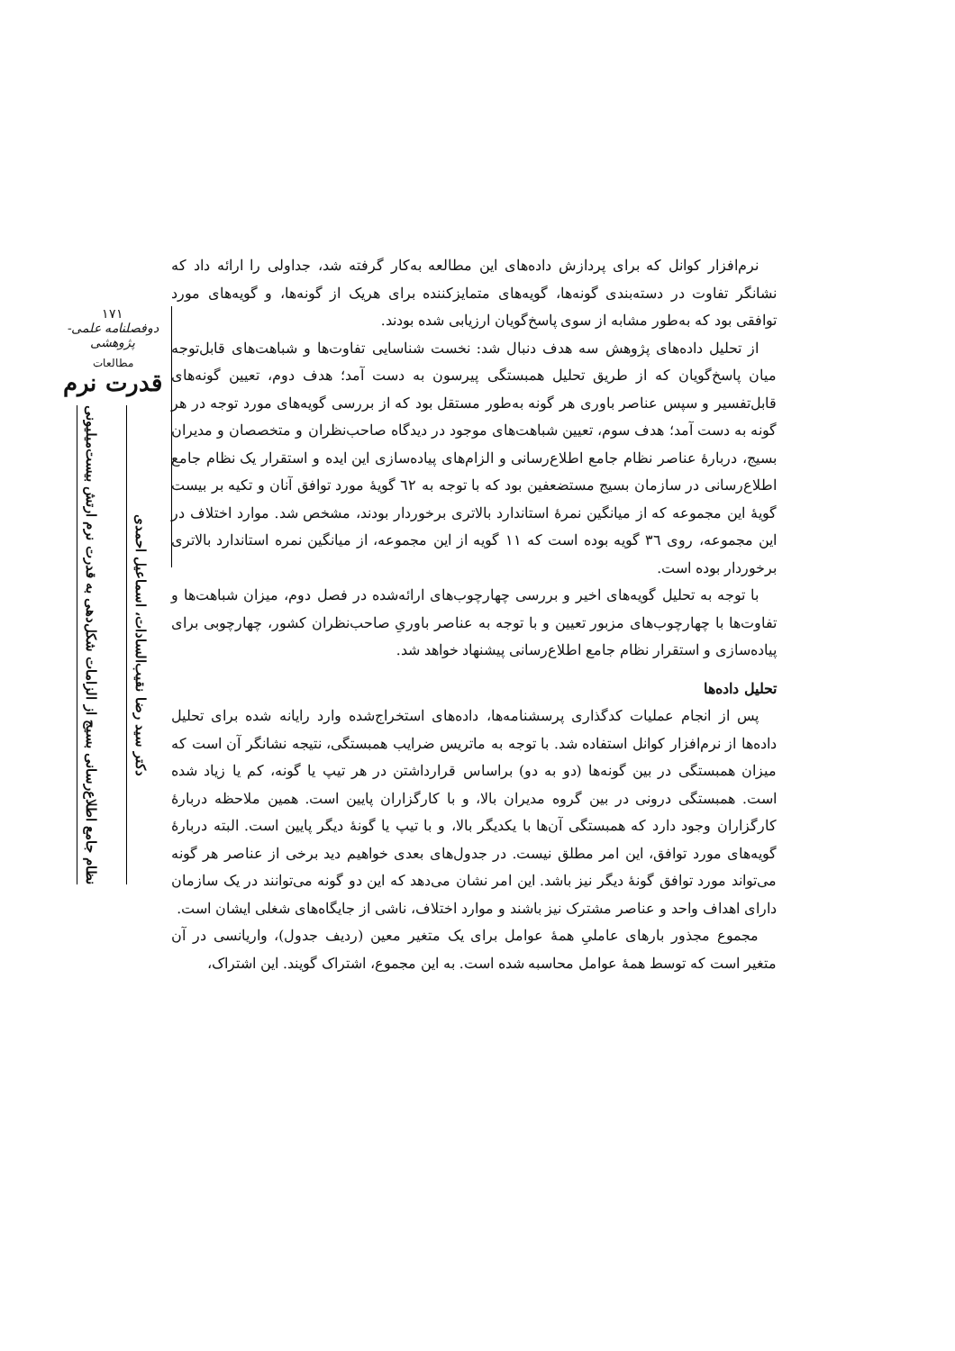۱۷۱
دوفصلنامه علمی-پژوهشی
مطالعات
قدرت نرم
دکتر سید رضا نقیب‌السادات، اسماعیل احمدی
نظام جامع اطلاع‌رسانی بسیج از الزامات شکل‌دهی به قدرت نرم ارتش بیست‌میلیونی
نرم‌افزار کوانل که برای پردازش داده‌های این مطالعه به‌کار گرفته شد، جداولی را ارائه داد که نشانگر تفاوت در دسته‌بندی گونه‌ها، گویه‌های متمایزکننده برای هریک از گونه‌ها، و گویه‌های مورد توافقی بود که به‌طور مشابه از سوی پاسخ‌گویان ارزیابی شده بودند.
از تحلیل داده‌های پژوهش سه هدف دنبال شد: نخست شناسایی تفاوت‌ها و شباهت‌های قابل‌توجه میان پاسخ‌گویان که از طریق تحلیل همبستگی پیرسون به دست آمد؛ هدف دوم، تعیین گونه‌های قابل‌تفسیر و سپس عناصر باوری هر گونه به‌طور مستقل بود که از بررسی گویه‌های مورد توجه در هر گونه به دست آمد؛ هدف سوم، تعیین شباهت‌های موجود در دیدگاه صاحب‌نظران و متخصصان و مدیران بسیج، دربارهٔ عناصر نظام جامع اطلاع‌رسانی و الزام‌های پیاده‌سازی این ایده و استقرار یک نظام جامع اطلاع‌رسانی در سازمان بسیج مستضعفین بود که با توجه به ٦٢ گویهٔ مورد توافق آنان و تکیه بر بیست گویهٔ این مجموعه که از میانگین نمرهٔ استاندارد بالاتری برخوردار بودند، مشخص شد. موارد اختلاف در این مجموعه، روی ٣٦ گویه بوده است که ١١ گویه از این مجموعه، از میانگین نمره استاندارد بالاتری برخوردار بوده است.
با توجه به تحلیل گویه‌های اخیر و بررسی چهارچوب‌های ارائه‌شده در فصل دوم، میزان شباهت‌ها و تفاوت‌ها با چهارچوب‌های مزبور تعیین و با توجه به عناصر باوریِ صاحب‌نظران کشور، چهارچوبی برای پیاده‌سازی و استقرار نظام جامع اطلاع‌رسانی پیشنهاد خواهد شد.
تحلیل داده‌ها
پس از انجام عملیات کدگذاری پرسشنامه‌ها، داده‌های استخراج‌شده وارد رایانه شده برای تحلیل داده‌ها از نرم‌افزار کوانل استفاده شد. با توجه به ماتریس ضرایب همبستگی، نتیجه نشانگر آن است که میزان همبستگی در بین گونه‌ها (دو به دو) براساس قرارداشتن در هر تیپ یا گونه، کم یا زیاد شده است. همبستگی درونی در بین گروه مدیران بالا، و با کارگزاران پایین است. همین ملاحظه دربارهٔ کارگزاران وجود دارد که همبستگی آن‌ها با یکدیگر بالا، و با تیپ یا گونهٔ دیگر پایین است. البته دربارهٔ گویه‌های مورد توافق، این امر مطلق نیست. در جدول‌های بعدی خواهیم دید برخی از عناصر هر گونه می‌تواند مورد توافق گونهٔ دیگر نیز باشد. این امر نشان می‌دهد که این دو گونه می‌توانند در یک سازمان دارای اهداف واحد و عناصر مشترک نیز باشند و موارد اختلاف، ناشی از جایگاه‌های شغلی ایشان است.
مجموع مجذور بارهای عاملیِ همهٔ عوامل برای یک متغیر معین (ردیف جدول)، واریانسی در آن متغیر است که توسط همهٔ عوامل محاسبه شده است. به این مجموع، اشتراک گویند. این اشتراک،